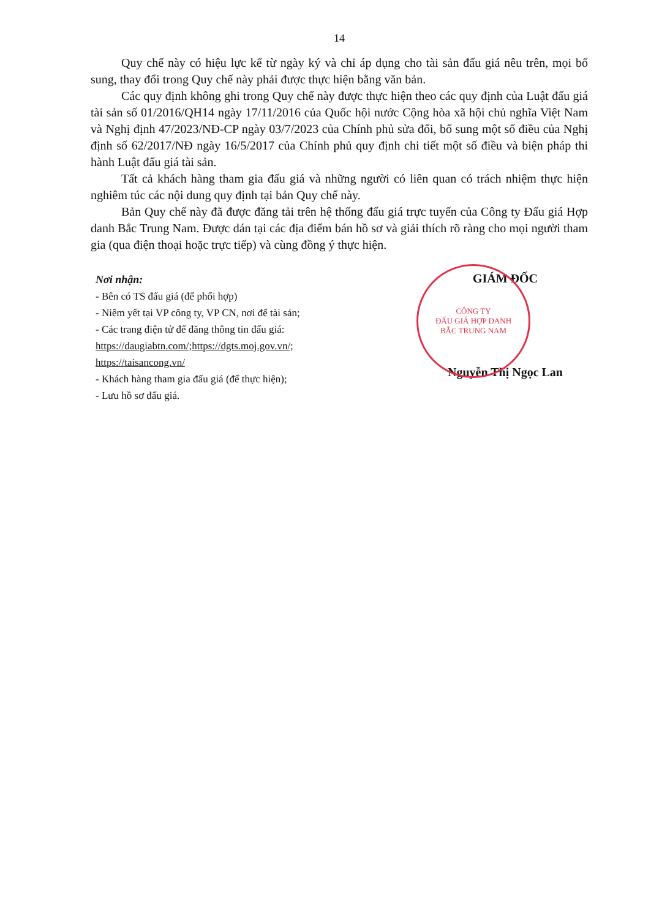14
Quy chế này có hiệu lực kể từ ngày ký và chỉ áp dụng cho tài sản đấu giá nêu trên, mọi bổ sung, thay đổi trong Quy chế này phải được thực hiện bằng văn bản.
Các quy định không ghi trong Quy chế này được thực hiện theo các quy định của Luật đấu giá tài sản số 01/2016/QH14 ngày 17/11/2016 của Quốc hội nước Cộng hòa xã hội chủ nghĩa Việt Nam và Nghị định 47/2023/NĐ-CP ngày 03/7/2023 của Chính phủ sửa đổi, bổ sung một số điều của Nghị định số 62/2017/NĐ ngày 16/5/2017 của Chính phủ quy định chi tiết một số điều và biện pháp thi hành Luật đấu giá tài sản.
Tất cả khách hàng tham gia đấu giá và những người có liên quan có trách nhiệm thực hiện nghiêm túc các nội dung quy định tại bản Quy chế này.
Bản Quy chế này đã được đăng tải trên hệ thống đấu giá trực tuyến của Công ty Đấu giá Hợp danh Bắc Trung Nam. Được dán tại các địa điểm bán hồ sơ và giải thích rõ ràng cho mọi người tham gia (qua điện thoại hoặc trực tiếp) và cùng đồng ý thực hiện.
Nơi nhận:
- Bên có TS đấu giá (để phối hợp)
- Niêm yết tại VP công ty, VP CN, nơi để tài sản;
- Các trang điện tử để đăng thông tin đấu giá:
https://daugiabtn.com/;https://dgts.moj.gov.vn/;
https://taisancong.vn/
- Khách hàng tham gia đấu giá (để thực hiện);
- Lưu hồ sơ đấu giá.
CÔNG TY
ĐẤU GIÁ HỢP DANH
BẮC TRUNG NAM
GIÁM ĐỐC
Nguyễn Thị Ngọc Lan